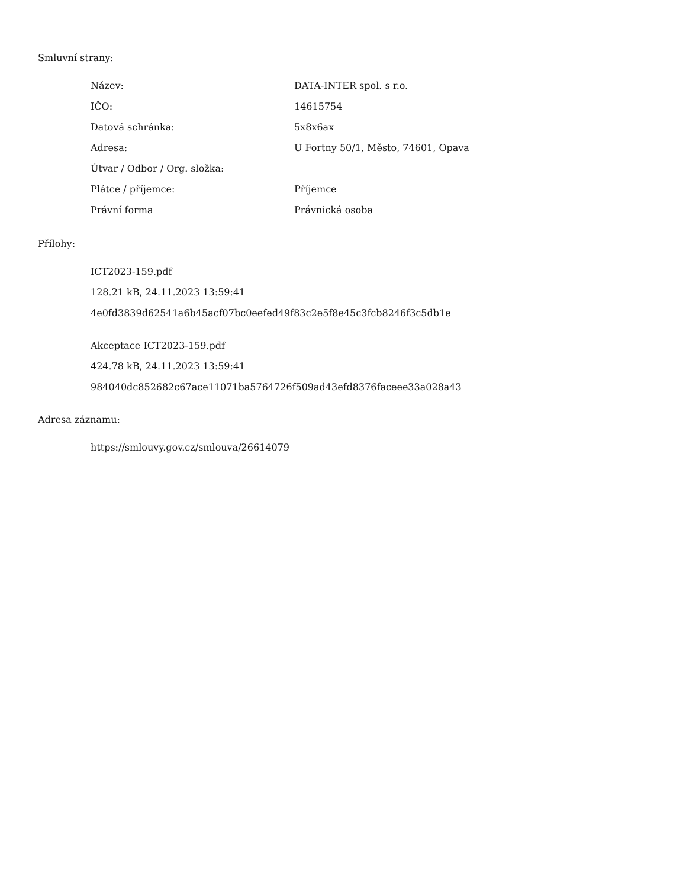Smluvní strany:
| Název: | DATA-INTER spol. s r.o. |
| IČO: | 14615754 |
| Datová schránka: | 5x8x6ax |
| Adresa: | U Fortny 50/1, Město, 74601, Opava |
| Útvar / Odbor / Org. složka: | |
| Plátce / příjemce: | Příjemce |
| Právní forma | Právnická osoba |
Přílohy:
ICT2023-159.pdf
128.21 kB, 24.11.2023 13:59:41
4e0fd3839d62541a6b45acf07bc0eefed49f83c2e5f8e45c3fcb8246f3c5db1e
Akceptace ICT2023-159.pdf
424.78 kB, 24.11.2023 13:59:41
984040dc852682c67ace11071ba5764726f509ad43efd8376faceee33a028a43
Adresa záznamu:
https://smlouvy.gov.cz/smlouva/26614079